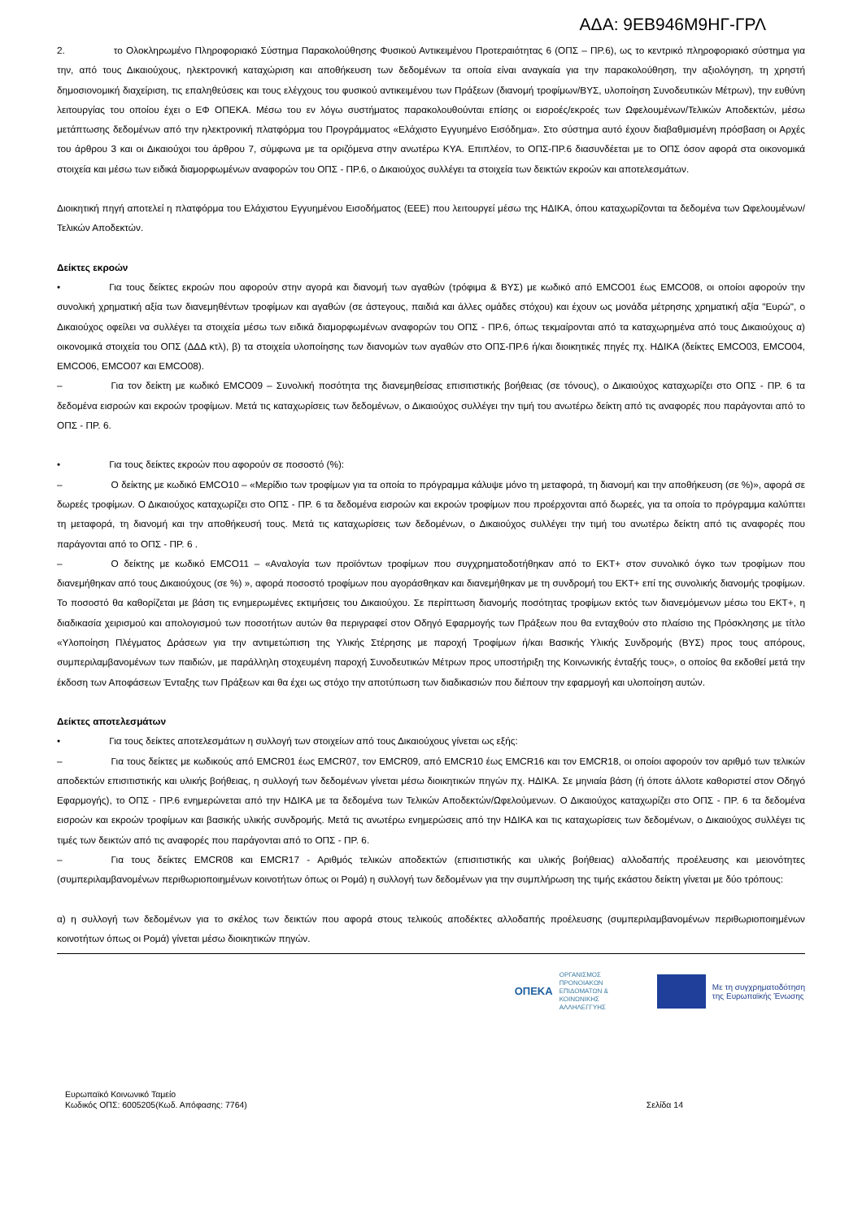ΑΔΑ: 9ΕΒ946Μ9ΗΓ-ΓΡΛ
2. το Ολοκληρωμένο Πληροφοριακό Σύστημα Παρακολούθησης Φυσικού Αντικειμένου Προτεραιότητας 6 (ΟΠΣ – ΠΡ.6), ως το κεντρικό πληροφοριακό σύστημα για την, από τους Δικαιούχους, ηλεκτρονική καταχώριση και αποθήκευση των δεδομένων τα οποία είναι αναγκαία για την παρακολούθηση, την αξιολόγηση, τη χρηστή δημοσιονομική διαχείριση, τις επαληθεύσεις και τους ελέγχους του φυσικού αντικειμένου των Πράξεων (διανομή τροφίμων/ΒΥΣ, υλοποίηση Συνοδευτικών Μέτρων), την ευθύνη λειτουργίας του οποίου έχει ο ΕΦ ΟΠΕΚΑ. Μέσω του εν λόγω συστήματος παρακολουθούνται επίσης οι εισροές/εκροές των Ωφελουμένων/Τελικών Αποδεκτών, μέσω μετάπτωσης δεδομένων από την ηλεκτρονική πλατφόρμα του Προγράμματος «Ελάχιστο Εγγυημένο Εισόδημα». Στο σύστημα αυτό έχουν διαβαθμισμένη πρόσβαση οι Αρχές του άρθρου 3 και οι Δικαιούχοι του άρθρου 7, σύμφωνα με τα οριζόμενα στην ανωτέρω ΚΥΑ. Επιπλέον, το ΟΠΣ-ΠΡ.6 διασυνδέεται με το ΟΠΣ όσον αφορά στα οικονομικά στοιχεία και μέσω των ειδικά διαμορφωμένων αναφορών του ΟΠΣ - ΠΡ.6, ο Δικαιούχος συλλέγει τα στοιχεία των δεικτών εκροών και αποτελεσμάτων.
Διοικητική πηγή αποτελεί η πλατφόρμα του Ελάχιστου Εγγυημένου Εισοδήματος (ΕΕΕ) που λειτουργεί μέσω της ΗΔΙΚΑ, όπου καταχωρίζονται τα δεδομένα των Ωφελουμένων/Τελικών Αποδεκτών.
Δείκτες εκροών
• Για τους δείκτες εκροών που αφορούν στην αγορά και διανομή των αγαθών (τρόφιμα & ΒΥΣ) με κωδικό από EMCO01 έως EMCO08, οι οποίοι αφορούν την συνολική χρηματική αξία των διανεμηθέντων τροφίμων και αγαθών (σε άστεγους, παιδιά και άλλες ομάδες στόχου) και έχουν ως μονάδα μέτρησης χρηματική αξία "Ευρώ", ο Δικαιούχος οφείλει να συλλέγει τα στοιχεία μέσω των ειδικά διαμορφωμένων αναφορών του ΟΠΣ - ΠΡ.6, όπως τεκμαίρονται από τα καταχωρημένα από τους Δικαιούχους α) οικονομικά στοιχεία του ΟΠΣ (ΔΔΔ κτλ), β) τα στοιχεία υλοποίησης των διανομών των αγαθών στο ΟΠΣ-ΠΡ.6 ή/και διοικητικές πηγές πχ. ΗΔΙΚΑ (δείκτες EMCO03, EMCO04, EMCO06, EMCO07 και EMCO08).
– Για τον δείκτη με κωδικό EMCO09 – Συνολική ποσότητα της διανεμηθείσας επισιτιστικής βοήθειας (σε τόνους), ο Δικαιούχος καταχωρίζει στο ΟΠΣ - ΠΡ. 6 τα δεδομένα εισροών και εκροών τροφίμων. Μετά τις καταχωρίσεις των δεδομένων, ο Δικαιούχος συλλέγει την τιμή του ανωτέρω δείκτη από τις αναφορές που παράγονται από το ΟΠΣ - ΠΡ. 6.
• Για τους δείκτες εκροών που αφορούν σε ποσοστό (%):
– Ο δείκτης με κωδικό EMCO10 – «Μερίδιο των τροφίμων για τα οποία το πρόγραμμα κάλυψε μόνο τη μεταφορά, τη διανομή και την αποθήκευση (σε %)», αφορά σε δωρεές τροφίμων. Ο Δικαιούχος καταχωρίζει στο ΟΠΣ - ΠΡ. 6 τα δεδομένα εισροών και εκροών τροφίμων που προέρχονται από δωρεές, για τα οποία το πρόγραμμα καλύπτει τη μεταφορά, τη διανομή και την αποθήκευσή τους. Μετά τις καταχωρίσεις των δεδομένων, ο Δικαιούχος συλλέγει την τιμή του ανωτέρω δείκτη από τις αναφορές που παράγονται από το ΟΠΣ - ΠΡ. 6 .
– Ο δείκτης με κωδικό EMCO11 – «Αναλογία των προϊόντων τροφίμων που συγχρηματοδοτήθηκαν από το ΕΚΤ+ στον συνολικό όγκο των τροφίμων που διανεμήθηκαν από τους Δικαιούχους (σε %) », αφορά ποσοστό τροφίμων που αγοράσθηκαν και διανεμήθηκαν με τη συνδρομή του ΕΚΤ+ επί της συνολικής διανομής τροφίμων. Το ποσοστό θα καθορίζεται με βάση τις ενημερωμένες εκτιμήσεις του Δικαιούχου. Σε περίπτωση διανομής ποσότητας τροφίμων εκτός των διανεμόμενων μέσω του ΕΚΤ+, η διαδικασία χειρισμού και απολογισμού των ποσοτήτων αυτών θα περιγραφεί στον Οδηγό Εφαρμογής των Πράξεων που θα ενταχθούν στο πλαίσιο της Πρόσκλησης με τίτλο «Υλοποίηση Πλέγματος Δράσεων για την αντιμετώπιση της Υλικής Στέρησης με παροχή Τροφίμων ή/και Βασικής Υλικής Συνδρομής (ΒΥΣ) προς τους απόρους, συμπεριλαμβανομένων των παιδιών, με παράλληλη στοχευμένη παροχή Συνοδευτικών Μέτρων προς υποστήριξη της Κοινωνικής ένταξής τους», ο οποίος θα εκδοθεί μετά την έκδοση των Αποφάσεων Ένταξης των Πράξεων και θα έχει ως στόχο την αποτύπωση των διαδικασιών που διέπουν την εφαρμογή και υλοποίηση αυτών.
Δείκτες αποτελεσμάτων
• Για τους δείκτες αποτελεσμάτων η συλλογή των στοιχείων από τους Δικαιούχους γίνεται ως εξής:
– Για τους δείκτες με κωδικούς από EMCR01 έως EMCR07, τον EMCR09, από EMCR10 έως EMCR16 και τον EMCR18, οι οποίοι αφορούν τον αριθμό των τελικών αποδεκτών επισιτιστικής και υλικής βοήθειας, η συλλογή των δεδομένων γίνεται μέσω διοικητικών πηγών πχ. ΗΔΙΚΑ. Σε μηνιαία βάση (ή όποτε άλλοτε καθοριστεί στον Οδηγό Εφαρμογής), το ΟΠΣ - ΠΡ.6 ενημερώνεται από την ΗΔΙΚΑ με τα δεδομένα των Τελικών Αποδεκτών/Ωφελούμενων. Ο Δικαιούχος καταχωρίζει στο ΟΠΣ - ΠΡ. 6 τα δεδομένα εισροών και εκροών τροφίμων και βασικής υλικής συνδρομής. Μετά τις ανωτέρω ενημερώσεις από την ΗΔΙΚΑ και τις καταχωρίσεις των δεδομένων, ο Δικαιούχος συλλέγει τις τιμές των δεικτών από τις αναφορές που παράγονται από το ΟΠΣ - ΠΡ. 6.
– Για τους δείκτες EMCR08 και EMCR17 - Αριθμός τελικών αποδεκτών (επισιτιστικής και υλικής βοήθειας) αλλοδαπής προέλευσης και μειονότητες (συμπεριλαμβανομένων περιθωριοποιημένων κοινοτήτων όπως οι Ρομά) η συλλογή των δεδομένων για την συμπλήρωση της τιμής εκάστου δείκτη γίνεται με δύο τρόπους:
α) η συλλογή των δεδομένων για το σκέλος των δεικτών που αφορά στους τελικούς αποδέκτες αλλοδαπής προέλευσης (συμπεριλαμβανομένων περιθωριοποιημένων κοινοτήτων όπως οι Ρομά) γίνεται μέσω διοικητικών πηγών.
ΟΠΕΚΑ
ΟΡΓΑΝΙΣΜΟΣ
ΠΡΟΝΟΙΑΚΩΝ
ΕΠΙΔΟΜΑΤΩΝ &
ΚΟΙΝΩΝΙΚΗΣ
ΑΛΛΗΛΕΓΓΥΗΣ
Με τη συγχρηματοδότηση
της Ευρωπαϊκής Ένωσης
Ευρωπαϊκό Κοινωνικό Ταμείο
Κωδικός ΟΠΣ: 6005205(Κωδ. Απόφασης: 7764)
Σελίδα 14